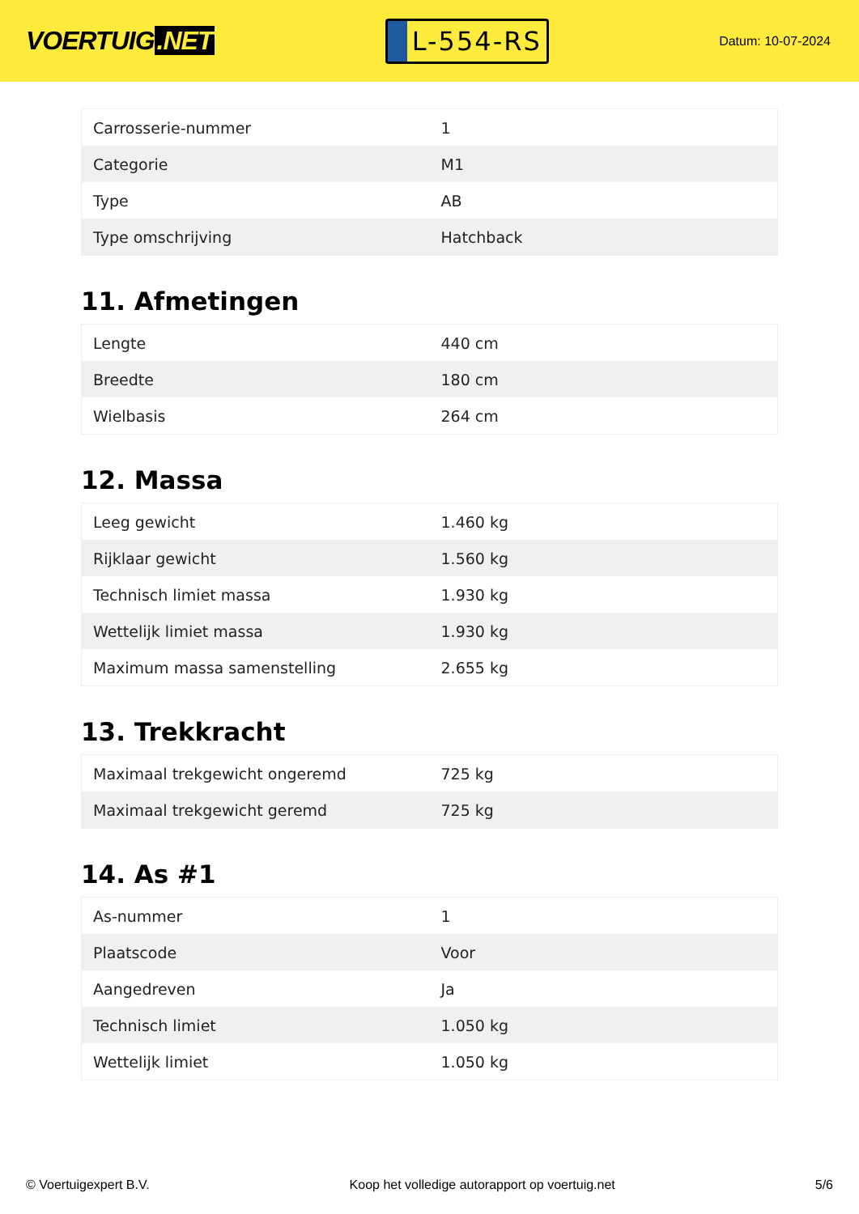VOERTUIG.NET
L-554-RS
Datum: 10-07-2024
| Carrosserie-nummer | 1 |
| Categorie | M1 |
| Type | AB |
| Type omschrijving | Hatchback |
11. Afmetingen
| Lengte | 440 cm |
| Breedte | 180 cm |
| Wielbasis | 264 cm |
12. Massa
| Leeg gewicht | 1.460 kg |
| Rijklaar gewicht | 1.560 kg |
| Technisch limiet massa | 1.930 kg |
| Wettelijk limiet massa | 1.930 kg |
| Maximum massa samenstelling | 2.655 kg |
13. Trekkracht
| Maximaal trekgewicht ongeremd | 725 kg |
| Maximaal trekgewicht geremd | 725 kg |
14. As #1
| As-nummer | 1 |
| Plaatscode | Voor |
| Aangedreven | Ja |
| Technisch limiet | 1.050 kg |
| Wettelijk limiet | 1.050 kg |
© Voertuigexpert B.V. Koop het volledige autorapport op voertuig.net 5/6